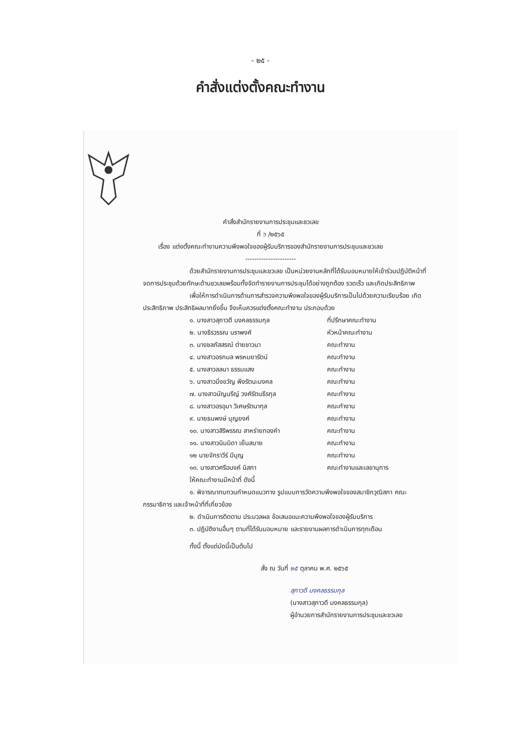- ๒๕ -
คำสั่งแต่งตั้งคณะทำงาน
คำสั่งสำนักรายงานการประชุมและชวเลข
ที่ ๖ /๒๕๖๕
เรื่อง แต่งตั้งคณะทำงานความพึงพอใจของผู้รับบริการของสำนักรายงานการประชุมและชวเลข
----------------------
ด้วยสำนักรายงานการประชุมและชวเลข เป็นหน่วยงานหลักที่ได้รับมอบหมายให้เข้าร่วมปฏิบัติหน้าที่จดการประชุมด้วยทักษะด้านชวเลขพร้อมทั้งจัดทำรายงานการประชุมได้อย่างถูกต้อง รวดเร็ว และเกิดประสิทธิภาพ
เพื่อให้การดำเนินการด้านการสำรวจความพึงพอใจของผู้รับบริการเป็นไปด้วยความเรียบร้อย เกิดประสิทธิภาพ ประสิทธิผลมากยิ่งขึ้น จึงเห็นควรแต่งตั้งคณะทำงาน ประกอบด้วย
๑. นางสาวสุภาวดี มงคลธรรมกุล ที่ปรึกษาคณะทำงาน
๒. นางธีรวรรณ นราพงศ์ หัวหน้าคณะทำงาน
๓. นางชลภัสสรณ์ ต่ายชาวนา คณะทำงาน
๔. นางสาวอรกมล พรหมยารัตน์ คณะทำงาน
๕. นางสาวลลนา ธรรมแสง คณะทำงาน
๖. นางสาวมิ่งขวัญ พึงรัตนะมงคล คณะทำงาน
๗. นางสาวนัญนรีญ์ วงศ์รัตนธีรกุล คณะทำงาน
๘. นางสาวอรอุมา วิเศษรัตนากุล คณะทำงาน
๙. นายธนพงษ์ บุญยงค์ คณะทำงาน
๑๐. นางสาวสิริพรรณ สาหร่ายทองคำ คณะทำงาน
๑๑. นางสาวนิมมิดา เย็นสบาย คณะทำงาน
๑๒ นายจักราวีร์ มีบุญ คณะทำงาน
๑๓. นางสาวศรีอนงค์ นิสภา คณะทำงานและเลขานุการ
ให้คณะทำงานมีหน้าที่ ดังนี้
๑. พิจารณาทบทวนกำหนดแนวทาง รูปแบบการวัดความพึงพอใจของสมาชิกวุฒิสภา คณะกรรมาธิการ และเจ้าหน้าที่ที่เกี่ยวข้อง
๒. ดำเนินการติดตาม ประมวลผล ข้อเสนอแนะความพึงพอใจของผู้รับบริการ
๓. ปฏิบัติงานอื่นๆ ตามที่ได้รับมอบหมาย และรายงานผลการดำเนินการทุกเดือน
ทั้งนี้ ตั้งแต่บัดนี้เป็นต้นไป
สั่ง ณ วันที่ ๒๕ ตุลาคม พ.ศ. ๒๕๖๕
สุภาวดี มงคลธรรมกุล
(นางสาวสุภาวดี มงคลธรรมกุล)
ผู้อำนวยการสำนักรายงานการประชุมและชวเลข